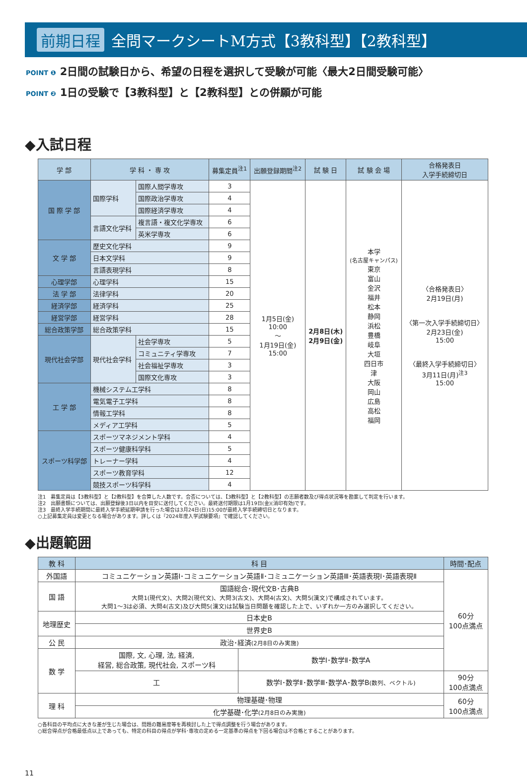前期日程 全問マークシートM方式【3教科型】【2教科型】
POINT ❶ 2日間の試験日から、希望の日程を選択して受験が可能〈最大2日間受験可能〉
POINT ❷ 1日の受験で【3教科型】と【2教科型】との併願が可能
◆入試日程
| 学 部 | 学 科 ・ 専 攻 | | 募集定員<sup>注1</sup> | 出願登録期間<sup>注2</sup> | 試 験 日 | 試 験 会 場 | 合格発表日 入学手続締切日 |
| --- | --- | --- | --- | --- | --- | --- | --- |
| 国 際 学 部 | 国際学科 | 国際人間学専攻 | 3 | 1月5日(金) 10:00 〜 1月19日(金) 15:00 | 2月8日(木) 2月9日(金) | 本学 (名古屋キャンパス) 東京 富山 金沢 福井 松本 静岡 浜松 豊橋 岐阜 大垣 四日市 津 大阪 岡山 広島 高松 福岡 | 〈合格発表日〉 2月19日(月) 〈第一次入学手続締切日〉 2月23日(金) 15:00 〈最終入学手続締切日〉 3月11日(月)<sup>注3</sup> 15:00 |
| | | 国際政治学専攻 | 4 | | | | |
| | | 国際経済学専攻 | 4 | | | | |
| | 言語文化学科 | 複言語・複文化学専攻 | 6 | | | | |
| | | 英米学専攻 | 6 | | | | |
| 文 学 部 | 歴史文化学科 | | 9 | | | | |
| | 日本文学科 | | 9 | | | | |
| | 言語表現学科 | | 8 | | | | |
| 心理学部 | 心理学科 | | 15 | | | | |
| 法 学 部 | 法律学科 | | 20 | | | | |
| 経済学部 | 経済学科 | | 25 | | | | |
| 経営学部 | 経営学科 | | 28 | | | | |
| 総合政策学部 | 総合政策学科 | | 15 | | | | |
| 現代社会学部 | 現代社会学科 | 社会学専攻 | 5 | | | | |
| | | コミュニティ学専攻 | 7 | | | | |
| | | 社会福祉学専攻 | 3 | | | | |
| | | 国際文化専攻 | 3 | | | | |
| 工 学 部 | 機械システム工学科 | | 8 | | | | |
| | 電気電子工学科 | | 8 | | | | |
| | 情報工学科 | | 8 | | | | |
| | メディア工学科 | | 5 | | | | |
| スポーツ科学部 | スポーツマネジメント学科 | | 4 | | | | |
| | スポーツ健康科学科 | | 5 | | | | |
| | トレーナー学科 | | 4 | | | | |
| | スポーツ教育学科 | | 12 | | | | |
| | 競技スポーツ科学科 | | 4 | | | | |
注1　募集定員は【3教科型】と【2教科型】を合算した人数です。合否については、【3教科型】と【2教科型】の志願者数及び得点状況等を勘案して判定を行います。
注2　出願書類については、出願登録後3日以内を目安に送付してください。最終送付期限は1月19日(金)(消印有効)です。
注3　最終入学手続期間に最終入学手続延期申請を行った場合は3月24日(日)15:00が最終入学手続締切日となります。
○上記募集定員は変更となる場合があります。詳しくは『2024年度入学試験要項』で確認してください。
◆出題範囲
| 教 科 | 科 目 | | 時間･配点 |
| --- | --- | --- | --- |
| 外国語 | コミュニケーション英語Ⅰ･コミュニケーション英語Ⅱ･コミュニケーション英語Ⅲ･英語表現Ⅰ･英語表現Ⅱ | | 60分 100点満点 |
| 国 語 | 国語総合･現代文B･古典B 大問1(現代文)、大問2(現代文)、大問3(古文)、大問4(古文)、大問5(漢文)で構成されています。 大問1〜3は必須、大問4(古文)及び大問5(漢文)は試験当日問題を確認した上で、いずれか一方のみ選択してください。 | | |
| 地理歴史 | 日本史B | | |
| | 世界史B | | |
| 公 民 | 政治･経済 (2月8日のみ実施) | | |
| 数 学 | 国際, 文, 心理, 法, 経済, 経営, 総合政策, 現代社会, スポーツ科 | 数学Ⅰ･数学Ⅱ･数学A | |
| | 工 | 数学Ⅰ･数学Ⅱ･数学Ⅲ･数学A･数学B (数列、ベクトル) | 90分 100点満点 |
| 理 科 | 物理基礎･物理 | | 60分 100点満点 |
| | 化学基礎･化学 (2月8日のみ実施) | | |
○各科目の平均点に大きな差が生じた場合は、問題の難易度等を再検討した上で得点調整を行う場合があります。
○総合得点が合格最低点以上であっても、特定の科目の得点が学科･専攻の定める一定基準の得点を下回る場合は不合格とすることがあります。
11